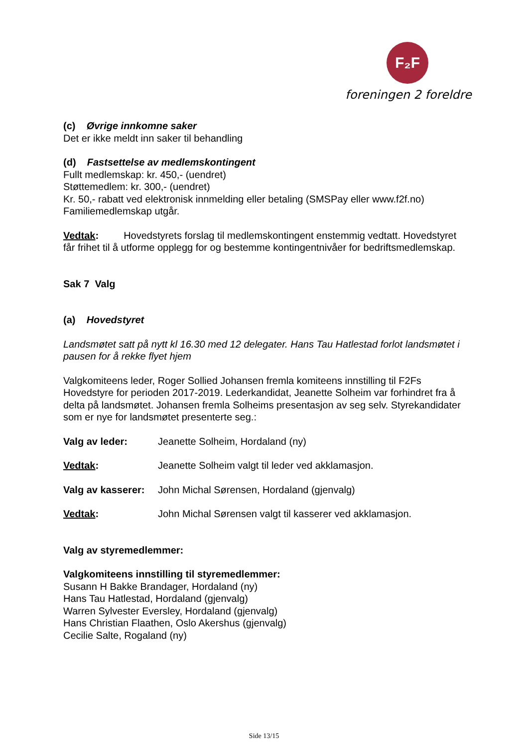F₂F
foreningen 2 foreldre
(c) Øvrige innkomne saker
Det er ikke meldt inn saker til behandling
(d) Fastsettelse av medlemskontingent
Fullt medlemskap: kr. 450,- (uendret)
Støttemedlem: kr. 300,- (uendret)
Kr. 50,- rabatt ved elektronisk innmelding eller betaling (SMSPay eller www.f2f.no)
Familiemedlemskap utgår.
Vedtak: Hovedstyrets forslag til medlemskontingent enstemmig vedtatt. Hovedstyret får frihet til å utforme opplegg for og bestemme kontingentnivåer for bedriftsmedlemskap.
Sak 7 Valg
(a) Hovedstyret
Landsmøtet satt på nytt kl 16.30 med 12 delegater. Hans Tau Hatlestad forlot landsmøtet i pausen for å rekke flyet hjem
Valgkomiteens leder, Roger Sollied Johansen fremla komiteens innstilling til F2Fs Hovedstyre for perioden 2017-2019. Lederkandidat, Jeanette Solheim var forhindret fra å delta på landsmøtet. Johansen fremla Solheims presentasjon av seg selv. Styrekandidater som er nye for landsmøtet presenterte seg.:
Valg av leder: Jeanette Solheim, Hordaland (ny)
Vedtak: Jeanette Solheim valgt til leder ved akklamasjon.
Valg av kasserer:
John Michal Sørensen, Hordaland (gjenvalg)
Vedtak: John Michal Sørensen valgt til kasserer ved akklamasjon.
Valg av styremedlemmer:
Valgkomiteens innstilling til styremedlemmer:
Susann H Bakke Brandager, Hordaland (ny)
Hans Tau Hatlestad, Hordaland (gjenvalg)
Warren Sylvester Eversley, Hordaland (gjenvalg)
Hans Christian Flaathen, Oslo Akershus (gjenvalg)
Cecilie Salte, Rogaland (ny)
Side 13/15